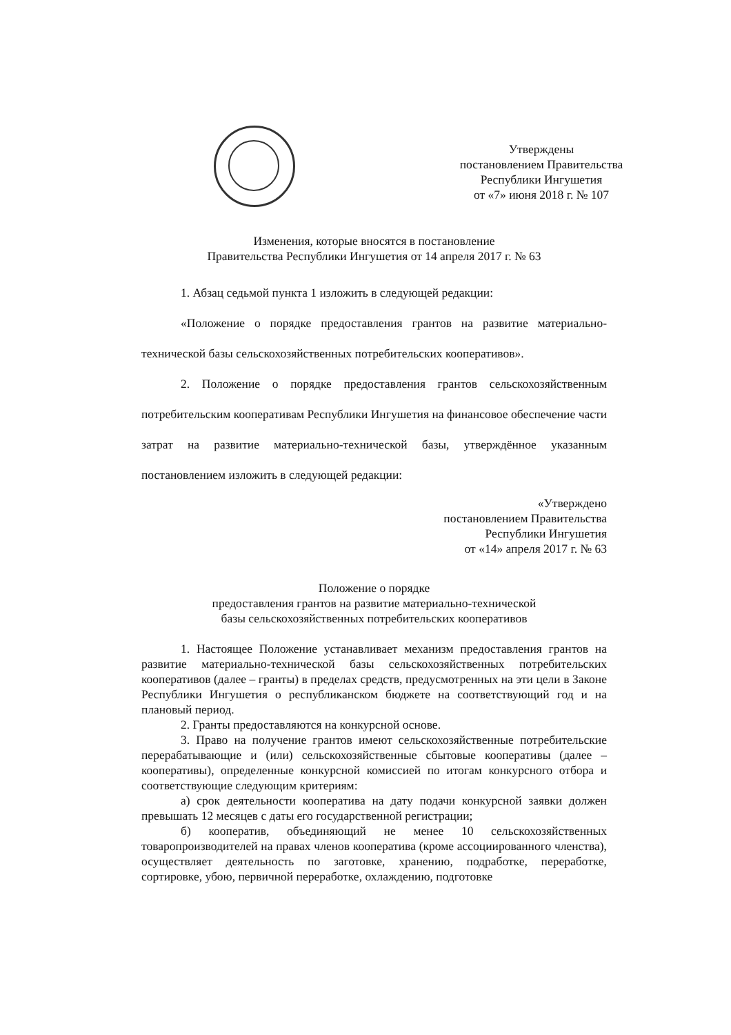Утверждены
постановлением Правительства
Республики Ингушетия
от «7» июня 2018 г. № 107
Изменения, которые вносятся в постановление
Правительства Республики Ингушетия от 14 апреля 2017 г. № 63
1. Абзац седьмой пункта 1 изложить в следующей редакции:
«Положение о порядке предоставления грантов на развитие материально-технической базы сельскохозяйственных потребительских кооперативов».
2. Положение о порядке предоставления грантов сельскохозяйственным потребительским кооперативам Республики Ингушетия на финансовое обеспечение части затрат на развитие материально-технической базы, утверждённое указанным постановлением изложить в следующей редакции:
«Утверждено
постановлением Правительства
Республики Ингушетия
от «14» апреля 2017 г. № 63
Положение о порядке
предоставления грантов на развитие материально-технической
базы сельскохозяйственных потребительских кооперативов
1. Настоящее Положение устанавливает механизм предоставления грантов на развитие материально-технической базы сельскохозяйственных потребительских кооперативов (далее – гранты) в пределах средств, предусмотренных на эти цели в Законе Республики Ингушетия о республиканском бюджете на соответствующий год и на плановый период.
2. Гранты предоставляются на конкурсной основе.
3. Право на получение грантов имеют сельскохозяйственные потребительские перерабатывающие и (или) сельскохозяйственные сбытовые кооперативы (далее – кооперативы), определенные конкурсной комиссией по итогам конкурсного отбора и соответствующие следующим критериям:
а) срок деятельности кооператива на дату подачи конкурсной заявки должен превышать 12 месяцев с даты его государственной регистрации;
б) кооператив, объединяющий не менее 10 сельскохозяйственных товаропроизводителей на правах членов кооператива (кроме ассоциированного членства), осуществляет деятельность по заготовке, хранению, подработке, переработке, сортировке, убою, первичной переработке, охлаждению, подготовке